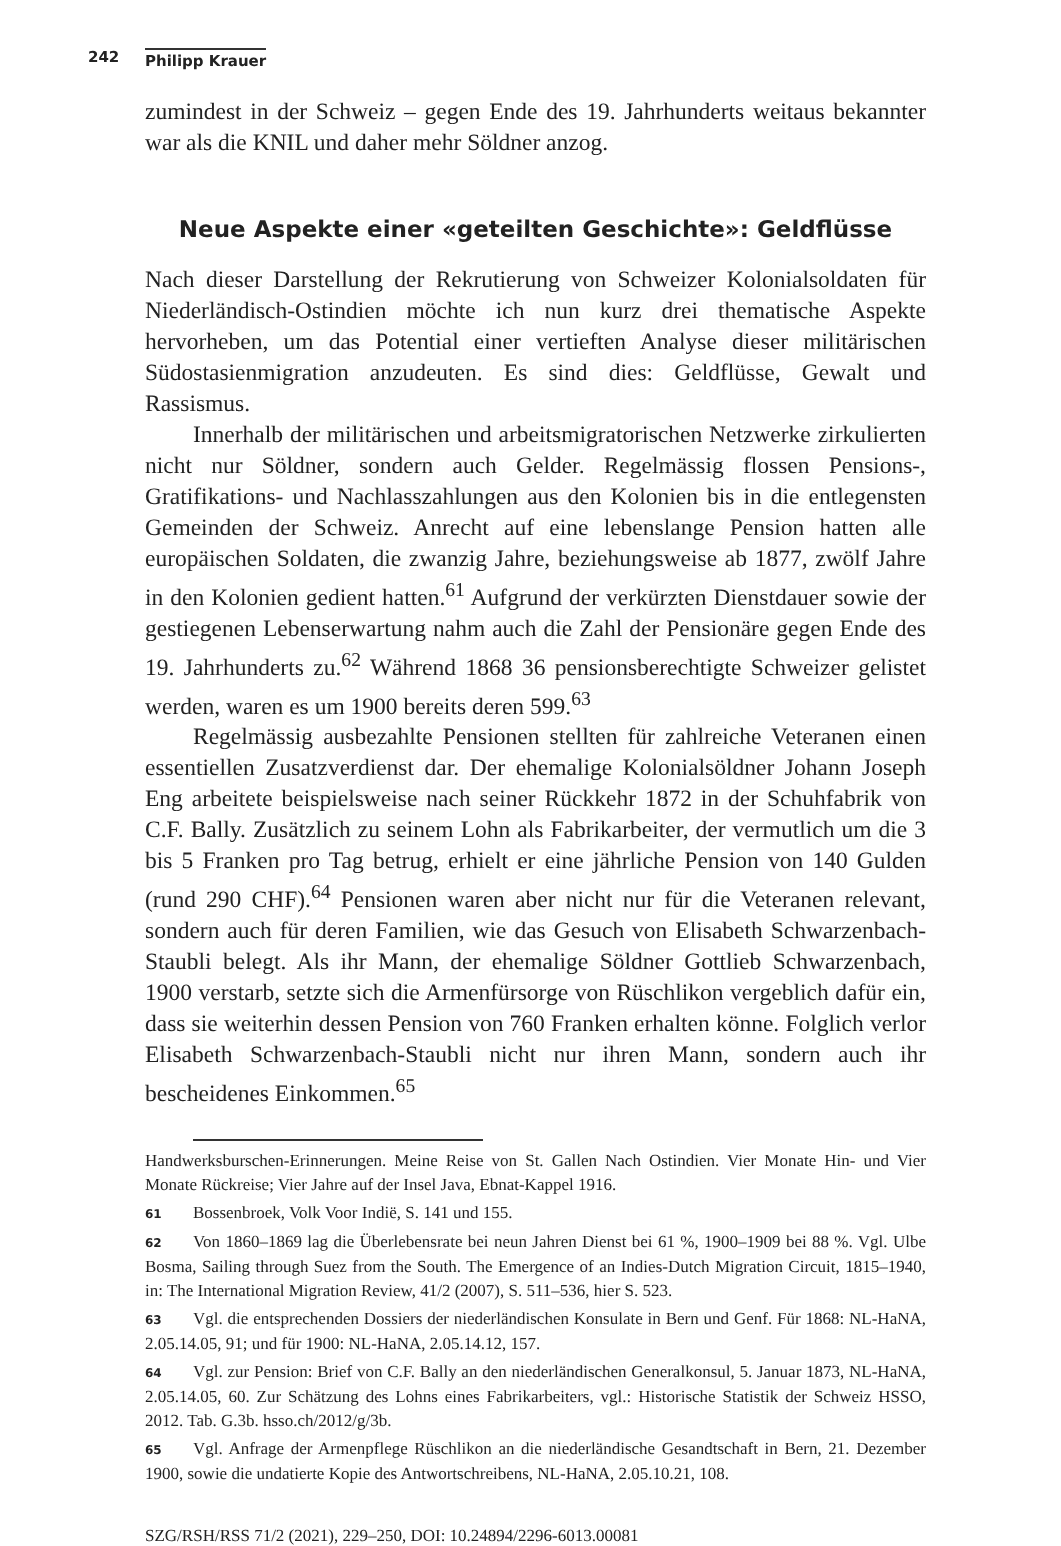242 Philipp Krauer
zumindest in der Schweiz – gegen Ende des 19. Jahrhunderts weitaus bekannter war als die KNIL und daher mehr Söldner anzog.
Neue Aspekte einer «geteilten Geschichte»: Geldflüsse
Nach dieser Darstellung der Rekrutierung von Schweizer Kolonialsoldaten für Niederländisch-Ostindien möchte ich nun kurz drei thematische Aspekte hervorheben, um das Potential einer vertieften Analyse dieser militärischen Südostasienmigration anzudeuten. Es sind dies: Geldflüsse, Gewalt und Rassismus.
Innerhalb der militärischen und arbeitsmigratorischen Netzwerke zirkulierten nicht nur Söldner, sondern auch Gelder. Regelmässig flossen Pensions-, Gratifikations- und Nachlasszahlungen aus den Kolonien bis in die entlegensten Gemeinden der Schweiz. Anrecht auf eine lebenslange Pension hatten alle europäischen Soldaten, die zwanzig Jahre, beziehungsweise ab 1877, zwölf Jahre in den Kolonien gedient hatten.<sup>61</sup> Aufgrund der verkürzten Dienstdauer sowie der gestiegenen Lebenserwartung nahm auch die Zahl der Pensionäre gegen Ende des 19. Jahrhunderts zu.<sup>62</sup> Während 1868 36 pensionsberechtigte Schweizer gelistet werden, waren es um 1900 bereits deren 599.<sup>63</sup>
Regelmässig ausbezahlte Pensionen stellten für zahlreiche Veteranen einen essentiellen Zusatzverdienst dar. Der ehemalige Kolonialsöldner Johann Joseph Eng arbeitete beispielsweise nach seiner Rückkehr 1872 in der Schuhfabrik von C.F. Bally. Zusätzlich zu seinem Lohn als Fabrikarbeiter, der vermutlich um die 3 bis 5 Franken pro Tag betrug, erhielt er eine jährliche Pension von 140 Gulden (rund 290 CHF).<sup>64</sup> Pensionen waren aber nicht nur für die Veteranen relevant, sondern auch für deren Familien, wie das Gesuch von Elisabeth Schwarzenbach-Staubli belegt. Als ihr Mann, der ehemalige Söldner Gottlieb Schwarzenbach, 1900 verstarb, setzte sich die Armenfürsorge von Rüschlikon vergeblich dafür ein, dass sie weiterhin dessen Pension von 760 Franken erhalten könne. Folglich verlor Elisabeth Schwarzenbach-Staubli nicht nur ihren Mann, sondern auch ihr bescheidenes Einkommen.<sup>65</sup>
Handwerksburschen-Erinnerungen. Meine Reise von St. Gallen Nach Ostindien. Vier Monate Hin- und Vier Monate Rückreise; Vier Jahre auf der Insel Java, Ebnat-Kappel 1916.
61 Bossenbroek, Volk Voor Indië, S. 141 und 155.
62 Von 1860–1869 lag die Überlebensrate bei neun Jahren Dienst bei 61 %, 1900–1909 bei 88 %. Vgl. Ulbe Bosma, Sailing through Suez from the South. The Emergence of an Indies-Dutch Migration Circuit, 1815–1940, in: The International Migration Review, 41/2 (2007), S. 511–536, hier S. 523.
63 Vgl. die entsprechenden Dossiers der niederländischen Konsulate in Bern und Genf. Für 1868: NL-HaNA, 2.05.14.05, 91; und für 1900: NL-HaNA, 2.05.14.12, 157.
64 Vgl. zur Pension: Brief von C.F. Bally an den niederländischen Generalkonsul, 5. Januar 1873, NL-HaNA, 2.05.14.05, 60. Zur Schätzung des Lohns eines Fabrikarbeiters, vgl.: Historische Statistik der Schweiz HSSO, 2012. Tab. G.3b. hsso.ch/2012/g/3b.
65 Vgl. Anfrage der Armenpflege Rüschlikon an die niederländische Gesandtschaft in Bern, 21. Dezember 1900, sowie die undatierte Kopie des Antwortschreibens, NL-HaNA, 2.05.10.21, 108.
SZG/RSH/RSS 71/2 (2021), 229–250, DOI: 10.24894/2296-6013.00081